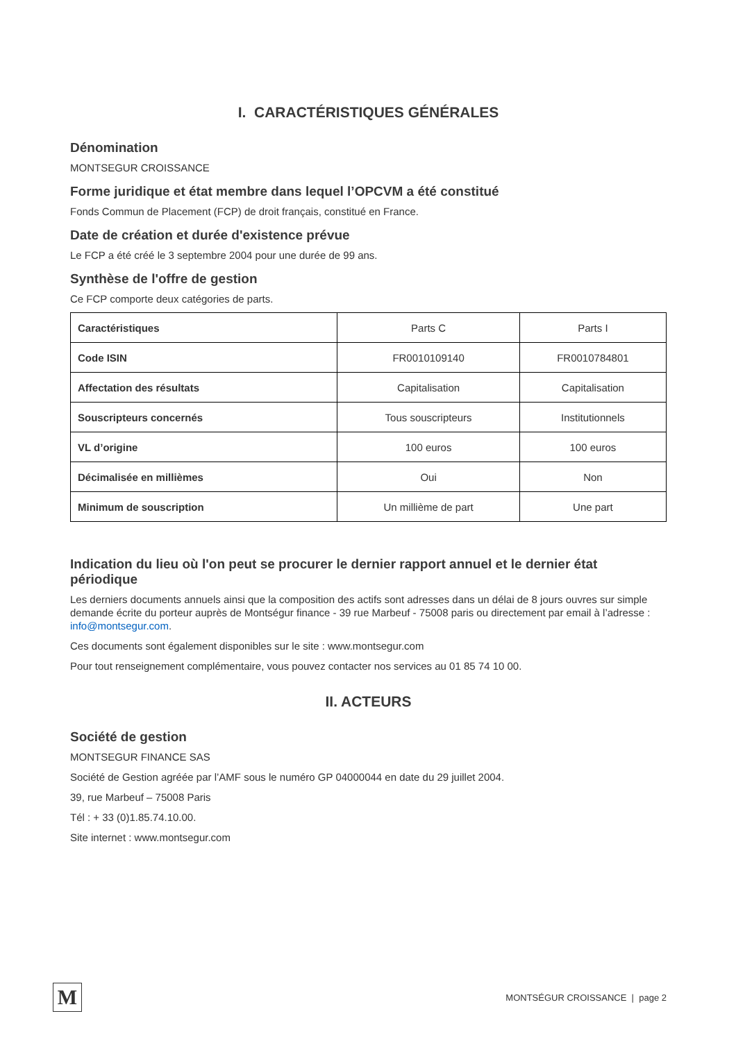I. CARACTÉRISTIQUES GÉNÉRALES
Dénomination
MONTSEGUR CROISSANCE
Forme juridique et état membre dans lequel l’OPCVM a été constitué
Fonds Commun de Placement (FCP) de droit français, constitué en France.
Date de création et durée d'existence prévue
Le FCP a été créé le 3 septembre 2004 pour une durée de 99 ans.
Synthèse de l'offre de gestion
Ce FCP comporte deux catégories de parts.
| Caractéristiques | Parts C | Parts I |
| --- | --- | --- |
| Code ISIN | FR0010109140 | FR0010784801 |
| Affectation des résultats | Capitalisation | Capitalisation |
| Souscripteurs concernés | Tous souscripteurs | Institutionnels |
| VL d’origine | 100 euros | 100 euros |
| Décimalisée en millièmes | Oui | Non |
| Minimum de souscription | Un millième de part | Une part |
Indication du lieu où l'on peut se procurer le dernier rapport annuel et le dernier état périodique
Les derniers documents annuels ainsi que la composition des actifs sont adresses dans un délai de 8 jours ouvres sur simple demande écrite du porteur auprès de Montségur finance - 39 rue Marbeuf - 75008 paris ou directement par email à l’adresse : info@montsegur.com.
Ces documents sont également disponibles sur le site : www.montsegur.com
Pour tout renseignement complémentaire, vous pouvez contacter nos services au 01 85 74 10 00.
II. ACTEURS
Société de gestion
MONTSEGUR FINANCE SAS
Société de Gestion agréée par l’AMF sous le numéro GP 04000044 en date du 29 juillet 2004.
39, rue Marbeuf – 75008 Paris
Tél : + 33 (0)1.85.74.10.00.
Site internet : www.montsegur.com
M
MONTSÉGUR CROISSANCE | page 2